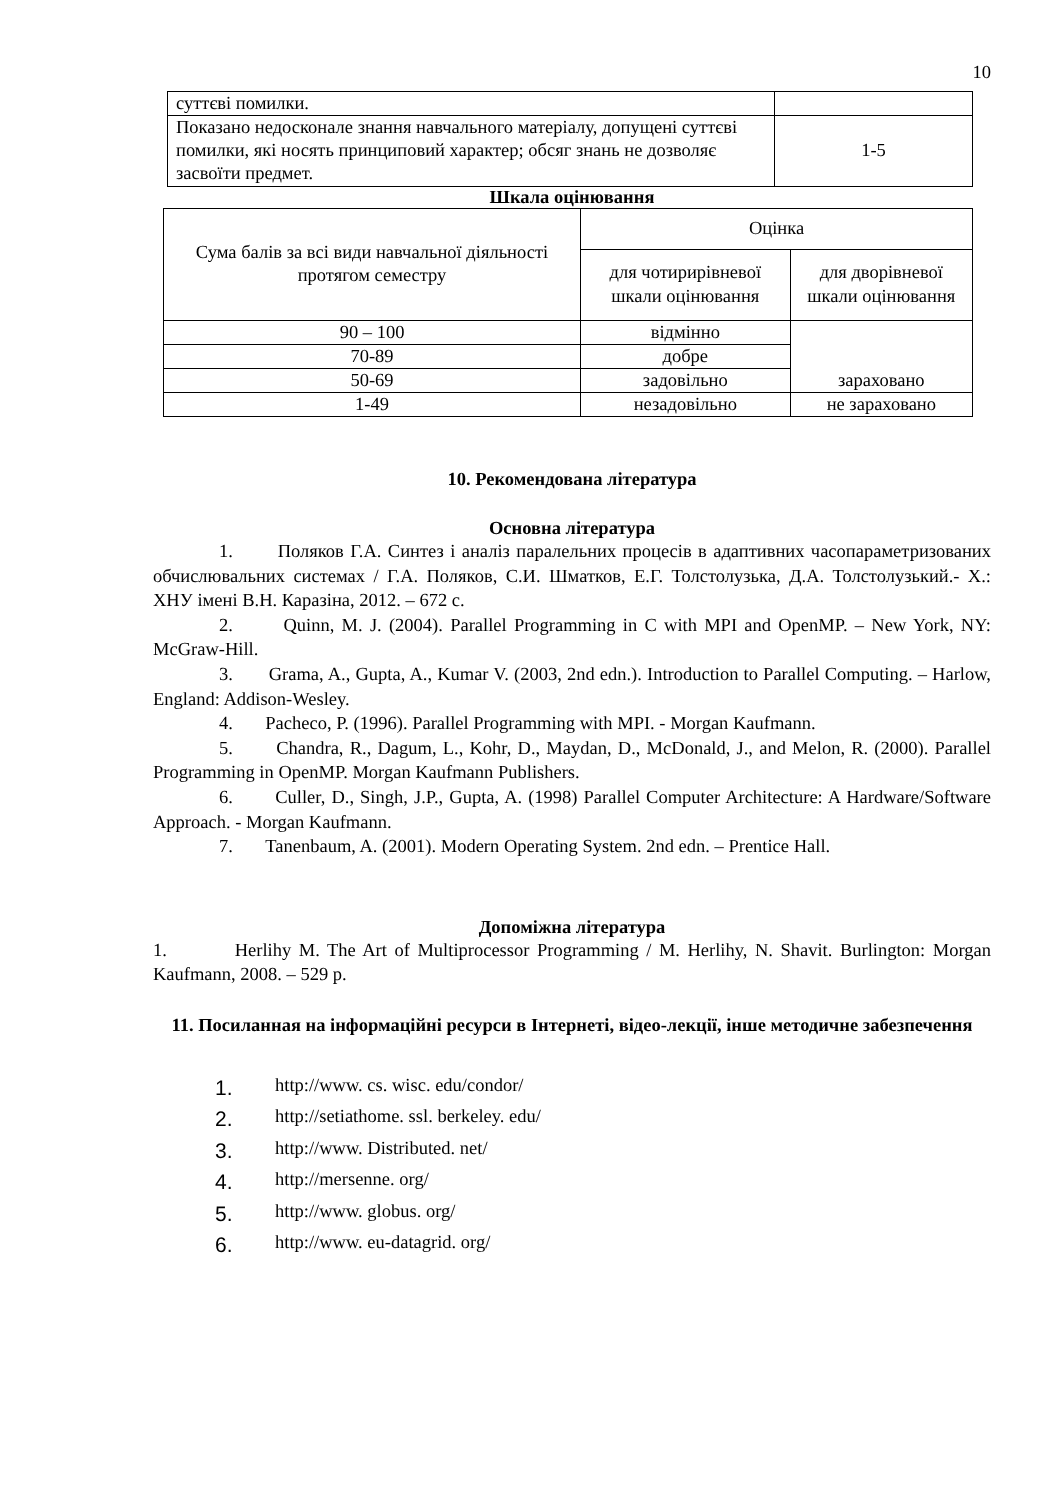10
| суттєві помилки. | |
| Показано недосконале знання навчального матеріалу, допущені суттєві помилки, які носять принциповий характер; обсяг знань не дозволяє засвоїти предмет. | 1-5 |
Шкала оцінювання
| Сума балів за всі види навчальної діяльності протягом семестру | Оцінка | |
| | для чотирирівневої шкали оцінювання | для дворівневої шкали оцінювання |
| 90 – 100 | відмінно | зараховано |
| 70-89 | добре | |
| 50-69 | задовільно | |
| 1-49 | незадовільно | не зараховано |
10. Рекомендована література
Основна література
1. Поляков Г.А. Синтез і аналіз паралельних процесів в адаптивних часопараметризованих обчислювальних системах / Г.А. Поляков, С.И. Шматков, Е.Г. Толстолузька, Д.А. Толстолузький.- Х.: ХНУ імені В.Н. Каразіна, 2012. – 672 с.
2. Quinn, M. J. (2004). Parallel Programming in C with MPI and OpenMP. – New York, NY: McGraw-Hill.
3. Grama, A., Gupta, A., Kumar V. (2003, 2nd edn.). Introduction to Parallel Computing. – Harlow, England: Addison-Wesley.
4. Pacheco, P. (1996). Parallel Programming with MPI. - Morgan Kaufmann.
5. Chandra, R., Dagum, L., Kohr, D., Maydan, D., McDonald, J., and Melon, R. (2000). Parallel Programming in OpenMP. Morgan Kaufmann Publishers.
6. Culler, D., Singh, J.P., Gupta, A. (1998) Parallel Computer Architecture: A Hardware/Software Approach. - Morgan Kaufmann.
7. Tanenbaum, A. (2001). Modern Operating System. 2nd edn. – Prentice Hall.
Допоміжна література
1. Herlihy M. The Art of Multiprocessor Programming / M. Herlihy, N. Shavit. Burlington: Morgan Kaufmann, 2008. – 529 p.
11. Посиланная на інформаційні ресурси в Інтернеті, відео-лекції, інше методичне забезпечення
1. http://www. cs. wisc. edu/condor/
2. http://setiathome. ssl. berkeley. edu/
3. http://www. Distributed. net/
4. http://mersenne. org/
5. http://www. globus. org/
6. http://www. eu-datagrid. org/